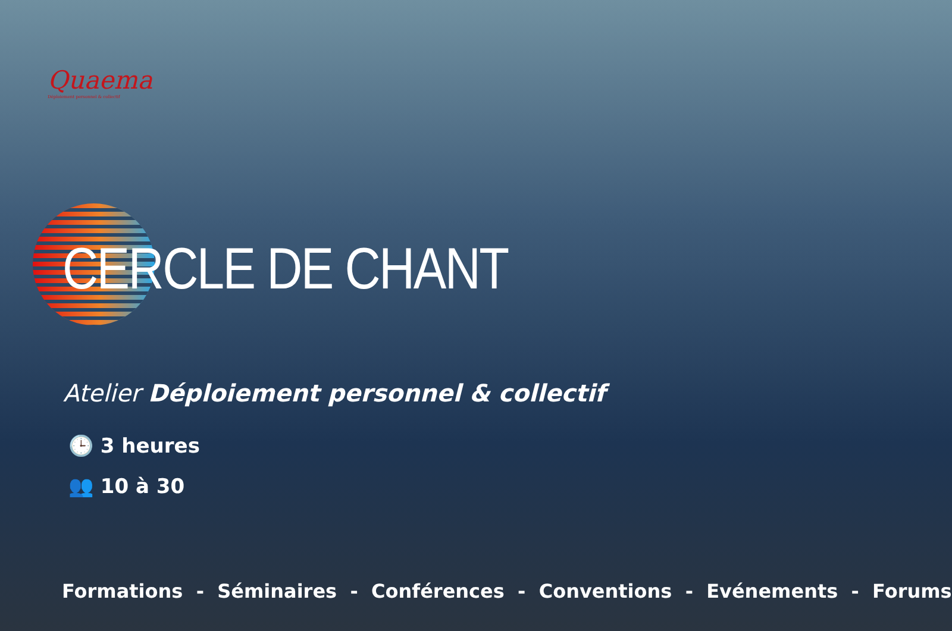Quaema
Déploiement personnel & collectif
CERCLE DE CHANT
Atelier Déploiement personnel & collectif
🕒 3 heures
👥 10 à 30
Formations - Séminaires - Conférences - Conventions - Evénements - Forums